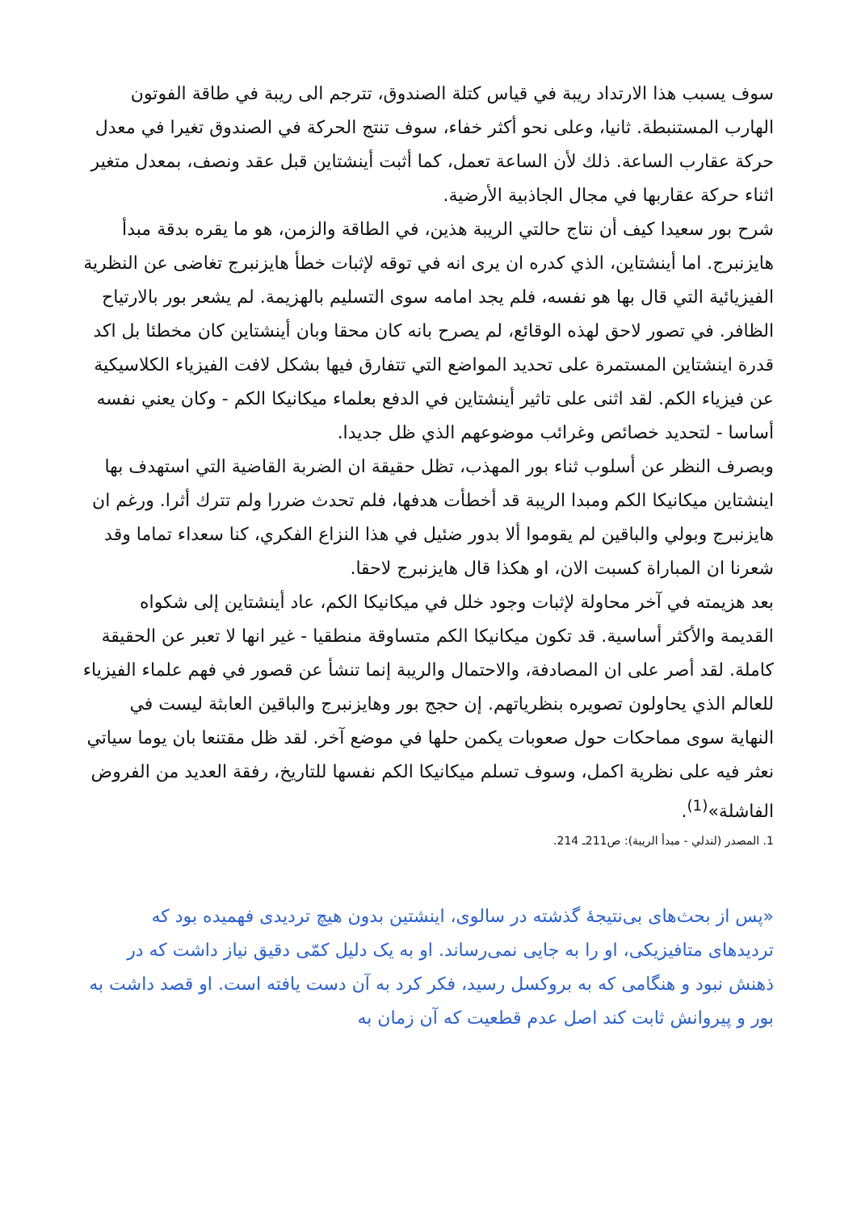سوف يسبب هذا الارتداد ريبة في قياس كتلة الصندوق، تترجم الى ريبة في طاقة الفوتون الهارب المستنبطة. ثانيا، وعلى نحو أكثر خفاء، سوف تنتج الحركة في الصندوق تغيرا في معدل حركة عقارب الساعة. ذلك لأن الساعة تعمل، كما أثبت أينشتاين قبل عقد ونصف، بمعدل متغير اثناء حركة عقاربها في مجال الجاذبية الأرضية.
شرح بور سعيدا كيف أن نتاج حالتي الريبة هذين، في الطاقة والزمن، هو ما يقره بدقة مبدأ هايزنبرج. اما أينشتاين، الذي كدره ان يرى انه في توقه لإثبات خطأ هايزنبرج تغاضى عن النظرية الفيزيائية التي قال بها هو نفسه، فلم يجد امامه سوى التسليم بالهزيمة. لم يشعر بور بالارتياح الظافر. في تصور لاحق لهذه الوقائع، لم يصرح بانه كان محقا وبان أينشتاين كان مخطئا بل اكد قدرة اينشتاين المستمرة على تحديد المواضع التي تتفارق فيها بشكل لافت الفيزياء الكلاسيكية عن فيزياء الكم. لقد اثنى على تاثير أينشتاين في الدفع بعلماء ميكانيكا الكم - وكان يعني نفسه أساسا - لتحديد خصائص وغرائب موضوعهم الذي ظل جديدا.
وبصرف النظر عن أسلوب ثناء بور المهذب، تظل حقيقة ان الضربة القاضية التي استهدف بها اينشتاين ميكانيكا الكم ومبدا الريبة قد أخطأت هدفها، فلم تحدث ضررا ولم تترك أثرا. ورغم ان هايزنبرج وبولي والباقين لم يقوموا ألا بدور ضئيل في هذا النزاع الفكري، كنا سعداء تماما وقد شعرنا ان المباراة كسبت الان، او هكذا قال هايزنبرج لاحقا.
بعد هزيمته في آخر محاولة لإثبات وجود خلل في ميكانيكا الكم، عاد أينشتاين إلى شكواه القديمة والأكثر أساسية. قد تكون ميكانيكا الكم متساوقة منطقيا - غير انها لا تعبر عن الحقيقة كاملة. لقد أصر على ان المصادفة، والاحتمال والريبة إنما تنشأ عن قصور في فهم علماء الفيزياء للعالم الذي يحاولون تصويره بنظرياتهم. إن حجج بور وهايزنبرج والباقين العابثة ليست في النهاية سوى مماحكات حول صعوبات يكمن حلها في موضع آخر. لقد ظل مقتنعا بان يوما سياتي نعثر فيه على نظرية اكمل، وسوف تسلم ميكانيكا الكم نفسها للتاريخ، رفقة العديد من الفروض الفاشلة»<sup>(1)</sup>.
1. المصدر (لندلي - مبدأ الريبة): ص211ـ 214.
«پس از بحث‌های بی‌نتیجهٔ گذشته در سالوی، اینشتین بدون هیچ تردیدی فهمیده بود که تردیدهای متافیزیکی، او را به جایی نمی‌رساند. او به یک دلیل کمّی دقیق نیاز داشت که در ذهنش نبود و هنگامی که به بروکسل رسید، فکر کرد به آن دست یافته است. او قصد داشت به بور و پیروانش ثابت کند اصل عدم قطعیت که آن زمان به